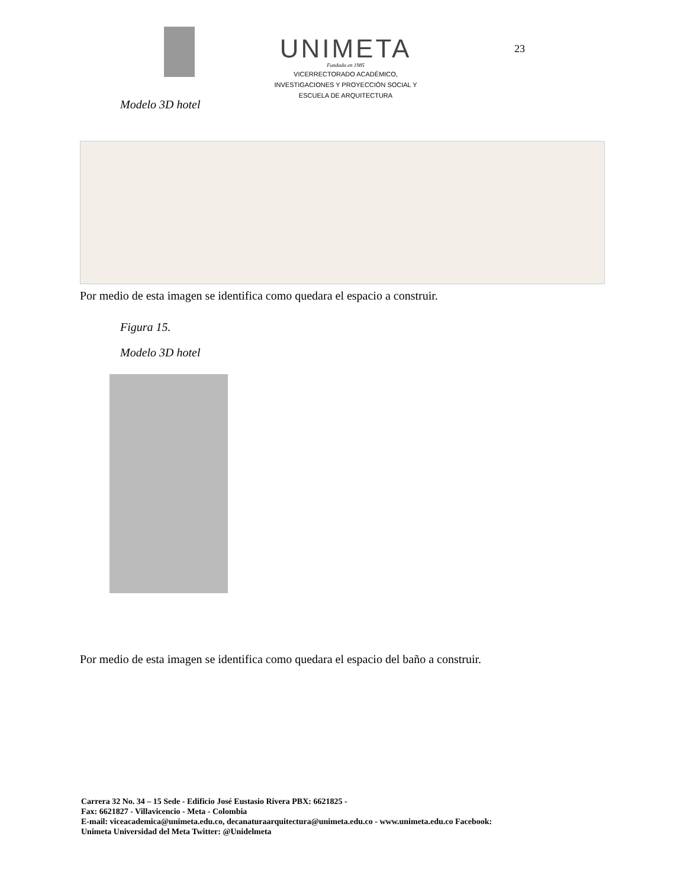UNIMETA
Fundada en 1985
VICERRECTORADO ACADÉMICO,
INVESTIGACIONES Y PROYECCIÓN SOCIAL Y
ESCUELA DE ARQUITECTURA
23
Modelo 3D hotel
Por medio de esta imagen se identifica como quedara el espacio a construir.
Figura 15.
Modelo 3D hotel
Por medio de esta imagen se identifica como quedara el espacio del baño a construir.
Carrera 32 No. 34 – 15 Sede - Edificio José Eustasio Rivera PBX: 6621825 -
Fax: 6621827 - Villavicencio - Meta - Colombia
E-mail: viceacademica@unimeta.edu.co, decanaturaarquitectura@unimeta.edu.co - www.unimeta.edu.co Facebook:
Unimeta Universidad del Meta Twitter: @Unidelmeta